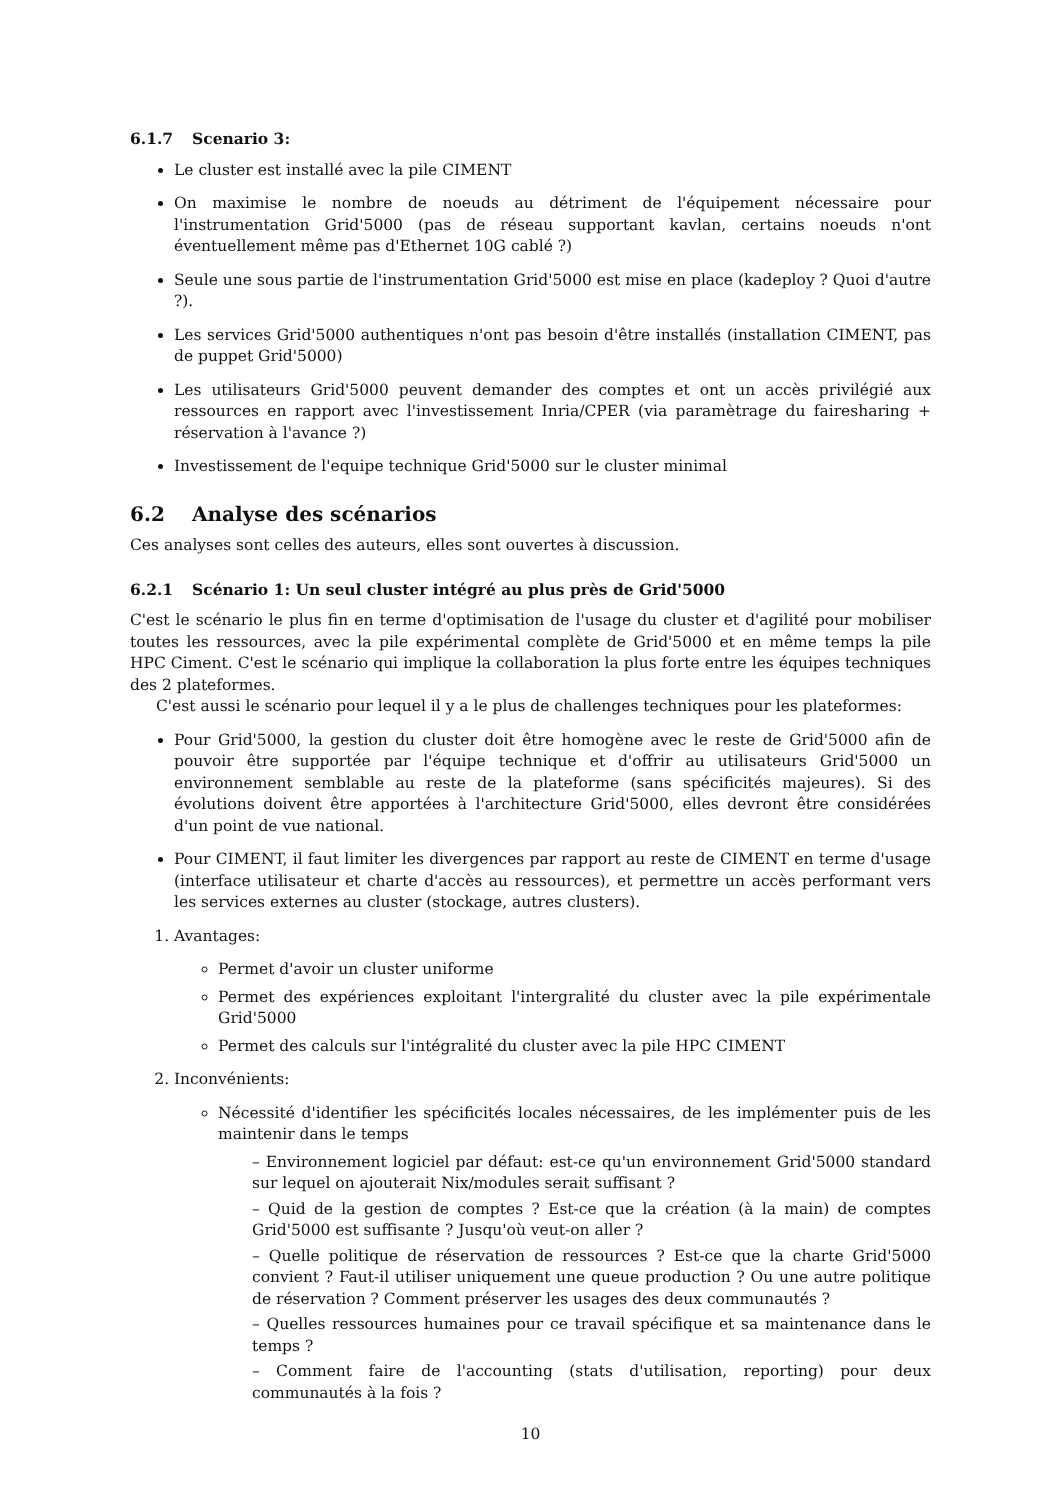6.1.7 Scenario 3:
Le cluster est installé avec la pile CIMENT
On maximise le nombre de noeuds au détriment de l'équipement nécessaire pour l'instrumentation Grid'5000 (pas de réseau supportant kavlan, certains noeuds n'ont éventuellement même pas d'Ethernet 10G cablé ?)
Seule une sous partie de l'instrumentation Grid'5000 est mise en place (kadeploy ? Quoi d'autre ?).
Les services Grid'5000 authentiques n'ont pas besoin d'être installés (installation CIMENT, pas de puppet Grid'5000)
Les utilisateurs Grid'5000 peuvent demander des comptes et ont un accès privilégié aux ressources en rapport avec l'investissement Inria/CPER (via paramètrage du fairesharing + réservation à l'avance ?)
Investissement de l'equipe technique Grid'5000 sur le cluster minimal
6.2 Analyse des scénarios
Ces analyses sont celles des auteurs, elles sont ouvertes à discussion.
6.2.1 Scénario 1: Un seul cluster intégré au plus près de Grid'5000
C'est le scénario le plus fin en terme d'optimisation de l'usage du cluster et d'agilité pour mobiliser toutes les ressources, avec la pile expérimental complète de Grid'5000 et en même temps la pile HPC Ciment. C'est le scénario qui implique la collaboration la plus forte entre les équipes techniques des 2 plateformes.
C'est aussi le scénario pour lequel il y a le plus de challenges techniques pour les plateformes:
Pour Grid'5000, la gestion du cluster doit être homogène avec le reste de Grid'5000 afin de pouvoir être supportée par l'équipe technique et d'offrir au utilisateurs Grid'5000 un environnement semblable au reste de la plateforme (sans spécificités majeures). Si des évolutions doivent être apportées à l'architecture Grid'5000, elles devront être considérées d'un point de vue national.
Pour CIMENT, il faut limiter les divergences par rapport au reste de CIMENT en terme d'usage (interface utilisateur et charte d'accès au ressources), et permettre un accès performant vers les services externes au cluster (stockage, autres clusters).
1. Avantages:
Permet d'avoir un cluster uniforme
Permet des expériences exploitant l'intergralité du cluster avec la pile expérimentale Grid'5000
Permet des calculs sur l'intégralité du cluster avec la pile HPC CIMENT
2. Inconvénients:
Nécessité d'identifier les spécificités locales nécessaires, de les implémenter puis de les maintenir dans le temps
– Environnement logiciel par défaut: est-ce qu'un environnement Grid'5000 standard sur lequel on ajouterait Nix/modules serait suffisant ?
– Quid de la gestion de comptes ? Est-ce que la création (à la main) de comptes Grid'5000 est suffisante ? Jusqu'où veut-on aller ?
– Quelle politique de réservation de ressources ? Est-ce que la charte Grid'5000 convient ? Faut-il utiliser uniquement une queue production ? Ou une autre politique de réservation ? Comment préserver les usages des deux communautés ?
– Quelles ressources humaines pour ce travail spécifique et sa maintenance dans le temps ?
– Comment faire de l'accounting (stats d'utilisation, reporting) pour deux communautés à la fois ?
10